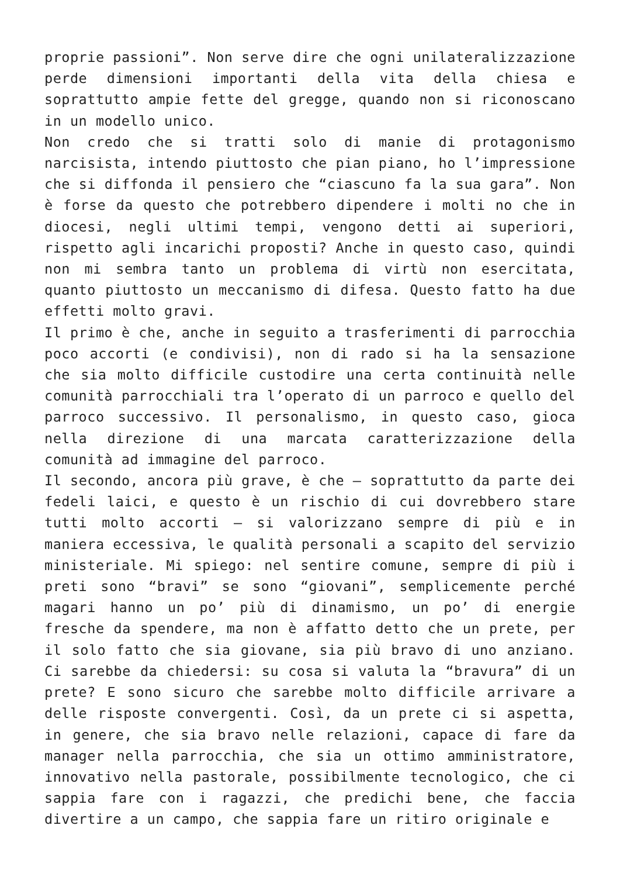proprie passioni”. Non serve dire che ogni unilateralizzazione perde dimensioni importanti della vita della chiesa e soprattutto ampie fette del gregge, quando non si riconoscano in un modello unico.
Non credo che si tratti solo di manie di protagonismo narcisista, intendo piuttosto che pian piano, ho l’impressione che si diffonda il pensiero che “ciascuno fa la sua gara”. Non è forse da questo che potrebbero dipendere i molti no che in diocesi, negli ultimi tempi, vengono detti ai superiori, rispetto agli incarichi proposti? Anche in questo caso, quindi non mi sembra tanto un problema di virtù non esercitata, quanto piuttosto un meccanismo di difesa. Questo fatto ha due effetti molto gravi.
Il primo è che, anche in seguito a trasferimenti di parrocchia poco accorti (e condivisi), non di rado si ha la sensazione che sia molto difficile custodire una certa continuità nelle comunità parrocchiali tra l’operato di un parroco e quello del parroco successivo. Il personalismo, in questo caso, gioca nella direzione di una marcata caratterizzazione della comunità ad immagine del parroco.
Il secondo, ancora più grave, è che – soprattutto da parte dei fedeli laici, e questo è un rischio di cui dovrebbero stare tutti molto accorti – si valorizzano sempre di più e in maniera eccessiva, le qualità personali a scapito del servizio ministeriale. Mi spiego: nel sentire comune, sempre di più i preti sono “bravi” se sono “giovani”, semplicemente perché magari hanno un po’ più di dinamismo, un po’ di energie fresche da spendere, ma non è affatto detto che un prete, per il solo fatto che sia giovane, sia più bravo di uno anziano. Ci sarebbe da chiedersi: su cosa si valuta la “bravura” di un prete? E sono sicuro che sarebbe molto difficile arrivare a delle risposte convergenti. Così, da un prete ci si aspetta, in genere, che sia bravo nelle relazioni, capace di fare da manager nella parrocchia, che sia un ottimo amministratore, innovativo nella pastorale, possibilmente tecnologico, che ci sappia fare con i ragazzi, che predichi bene, che faccia divertire a un campo, che sappia fare un ritiro originale e